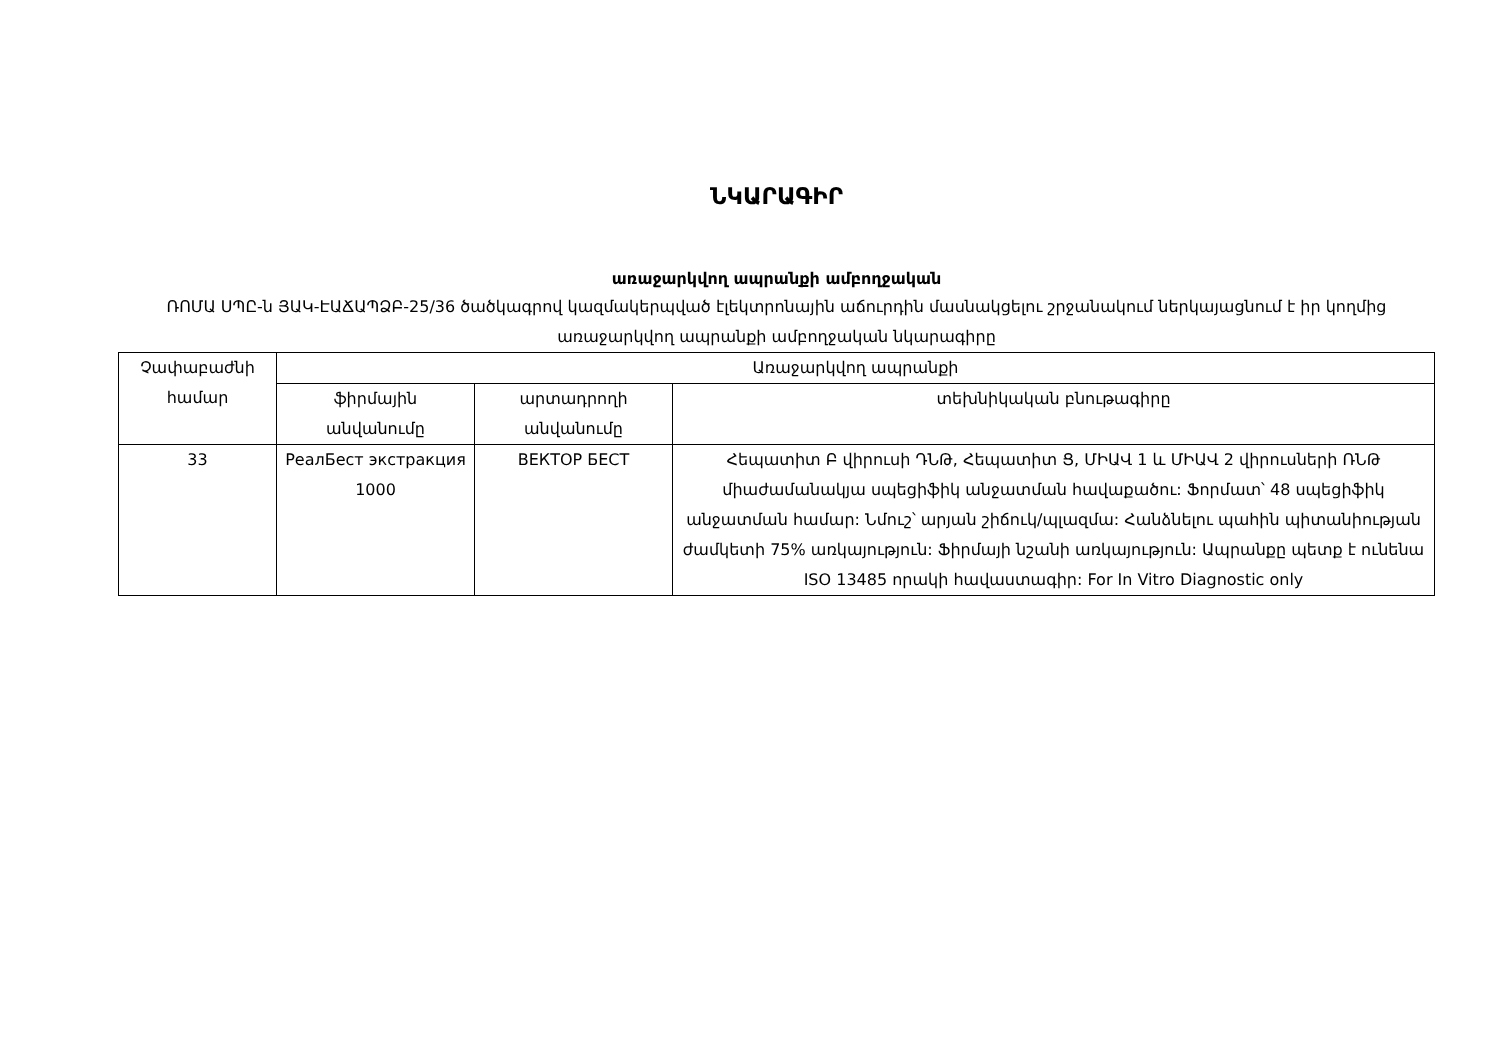ՆԿԱՐԱԳԻՐ
առաջարկվող ապրանքի ամբողջական
ՌՈՄԱ ՍՊԸ-ն ՅԱԿ-ԷԱՃԱՊՁԲ-25/36 ծածկագրով կազմակերպված էլեկտրոնային աճուրդին մասնակցելու շրջանակում ներկայացնում է իր կողմից առաջարկվող ապրանքի ամբողջական նկարագիրը
| Չափաբաժնի համար | Առաջարկվող ապրանքի | | |
| --- | --- | --- | --- |
| | ֆիրմային անվանումը | արտադրողի անվանումը | տեխնիկական բնութագիրը |
| 33 | РеалБест экстракция 1000 | ВЕКТОР БЕСТ | Հեպատիտ Բ վիրուսի ԴՆԹ, Հեպատիտ Ց, ՄԻԱՎ 1 և ՄԻԱՎ 2 վիրուսների ՌՆԹ միաժամանակյա սպեցիֆիկ անջատման հավաքածու: Ֆորմատ՝ 48 սպեցիֆիկ անջատման համար: Նմուշ՝ արյան շիճուկ/պլազմա: Հանձնելու պահին պիտանիության ժամկետի 75% առկայություն: Ֆիրմայի նշանի առկայություն: Ապրանքը պետք է ունենա ISO 13485 որակի հավաստագիր: For In Vitro Diagnostic only |